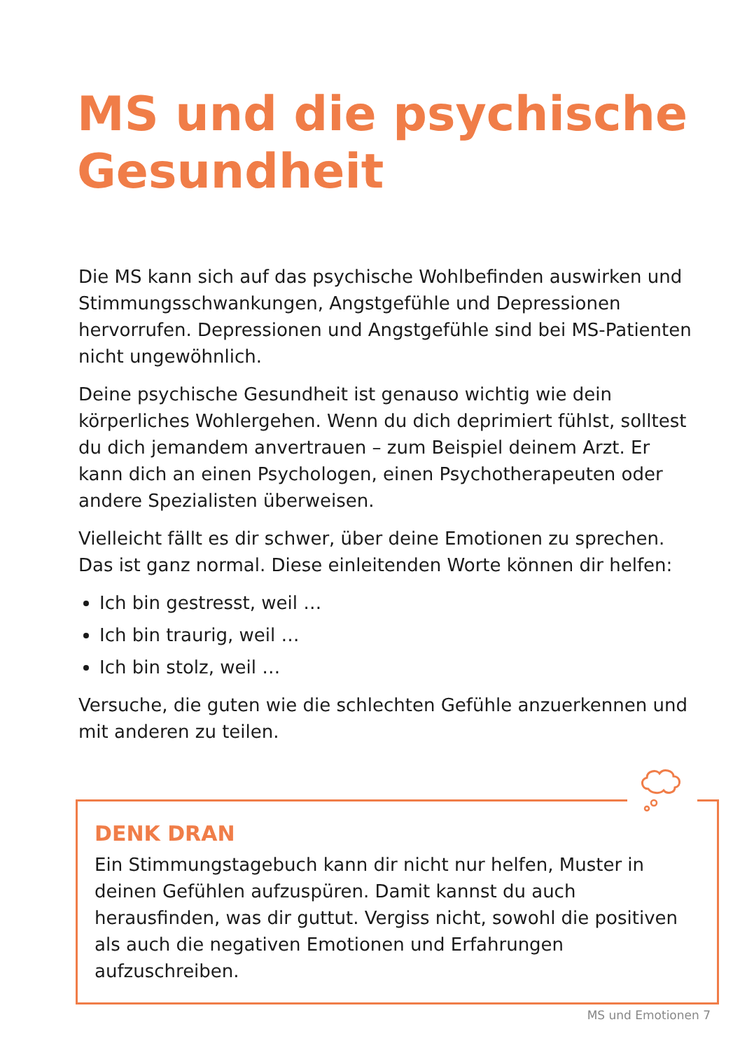MS und die psychische Gesundheit
Die MS kann sich auf das psychische Wohlbefinden auswirken und Stimmungsschwankungen, Angstgefühle und Depressionen hervorrufen. Depressionen und Angstgefühle sind bei MS-Patienten nicht ungewöhnlich.
Deine psychische Gesundheit ist genauso wichtig wie dein körperliches Wohlergehen. Wenn du dich deprimiert fühlst, solltest du dich jemandem anvertrauen – zum Beispiel deinem Arzt. Er kann dich an einen Psychologen, einen Psychotherapeuten oder andere Spezialisten überweisen.
Vielleicht fällt es dir schwer, über deine Emotionen zu sprechen. Das ist ganz normal. Diese einleitenden Worte können dir helfen:
Ich bin gestresst, weil …
Ich bin traurig, weil …
Ich bin stolz, weil …
Versuche, die guten wie die schlechten Gefühle anzuerkennen und mit anderen zu teilen.
DENK DRAN
Ein Stimmungstagebuch kann dir nicht nur helfen, Muster in deinen Gefühlen aufzuspüren. Damit kannst du auch herausfinden, was dir guttut. Vergiss nicht, sowohl die positiven als auch die negativen Emotionen und Erfahrungen aufzuschreiben.
MS und Emotionen 7